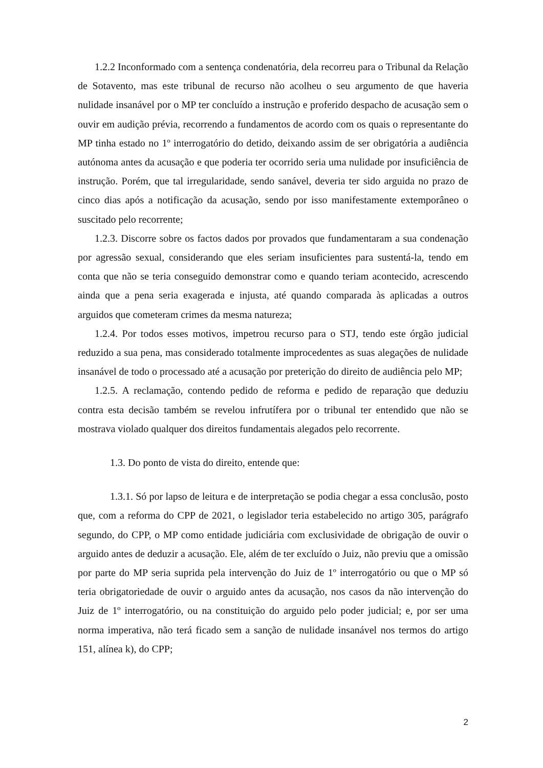1.2.2 Inconformado com a sentença condenatória, dela recorreu para o Tribunal da Relação de Sotavento, mas este tribunal de recurso não acolheu o seu argumento de que haveria nulidade insanável por o MP ter concluído a instrução e proferido despacho de acusação sem o ouvir em audição prévia, recorrendo a fundamentos de acordo com os quais o representante do MP tinha estado no 1º interrogatório do detido, deixando assim de ser obrigatória a audiência autónoma antes da acusação e que poderia ter ocorrido seria uma nulidade por insuficiência de instrução. Porém, que tal irregularidade, sendo sanável, deveria ter sido arguida no prazo de cinco dias após a notificação da acusação, sendo por isso manifestamente extemporâneo o suscitado pelo recorrente;
1.2.3. Discorre sobre os factos dados por provados que fundamentaram a sua condenação por agressão sexual, considerando que eles seriam insuficientes para sustentá-la, tendo em conta que não se teria conseguido demonstrar como e quando teriam acontecido, acrescendo ainda que a pena seria exagerada e injusta, até quando comparada às aplicadas a outros arguidos que cometeram crimes da mesma natureza;
1.2.4. Por todos esses motivos, impetrou recurso para o STJ, tendo este órgão judicial reduzido a sua pena, mas considerado totalmente improcedentes as suas alegações de nulidade insanável de todo o processado até a acusação por preterição do direito de audiência pelo MP;
1.2.5. A reclamação, contendo pedido de reforma e pedido de reparação que deduziu contra esta decisão também se revelou infrutífera por o tribunal ter entendido que não se mostrava violado qualquer dos direitos fundamentais alegados pelo recorrente.
1.3. Do ponto de vista do direito, entende que:
1.3.1. Só por lapso de leitura e de interpretação se podia chegar a essa conclusão, posto que, com a reforma do CPP de 2021, o legislador teria estabelecido no artigo 305, parágrafo segundo, do CPP, o MP como entidade judiciária com exclusividade de obrigação de ouvir o arguido antes de deduzir a acusação. Ele, além de ter excluído o Juiz, não previu que a omissão por parte do MP seria suprida pela intervenção do Juiz de 1º interrogatório ou que o MP só teria obrigatoriedade de ouvir o arguido antes da acusação, nos casos da não intervenção do Juiz de 1º interrogatório, ou na constituição do arguido pelo poder judicial; e, por ser uma norma imperativa, não terá ficado sem a sanção de nulidade insanável nos termos do artigo 151, alínea k), do CPP;
2